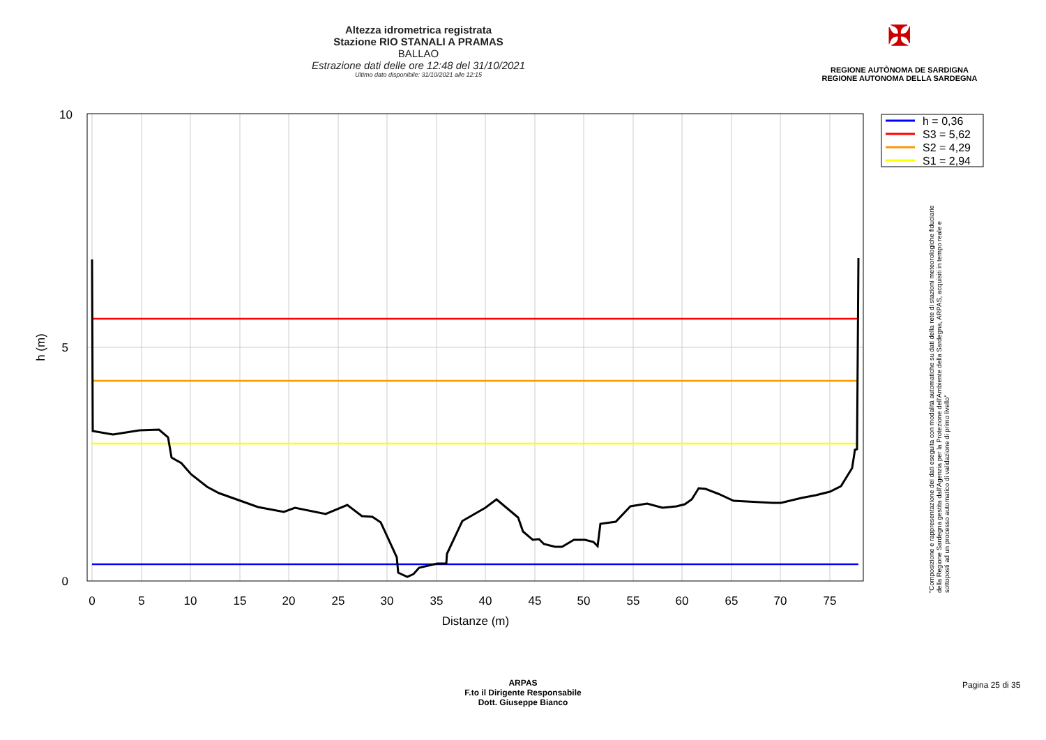Altezza idrometrica registrata
Stazione RIO STANALI A PRAMAS
BALLAO
Estrazione dati delle ore 12:48 del 31/10/2021
Ultimo dato disponibile: 31/10/2021 alle 12:15
✠
REGIONE AUTÒNOMA DE SARDIGNA
REGIONE AUTONOMA DELLA SARDEGNA
0
5
10
15
20
25
30
35
40
45
50
55
60
65
70
75
Distanze (m)
10
5
0
h (m)
h = 0,36
S3 = 5,62
S2 = 4,29
S1 = 2,94
"Composizione e rappresentazione dei dati eseguita con modalità automatiche su dati della rete di stazioni meteorologiche fiduciarie della Regione Sardegna gestita dall'Agenzia per la Protezione dell'Ambiente della Sardegna, ARPAS, acquisiti in tempo reale e sottoposti ad un processo automatico di validazione di primo livello"
ARPAS
F.to il Dirigente Responsabile
Dott. Giuseppe Bianco
Pagina 25 di 35